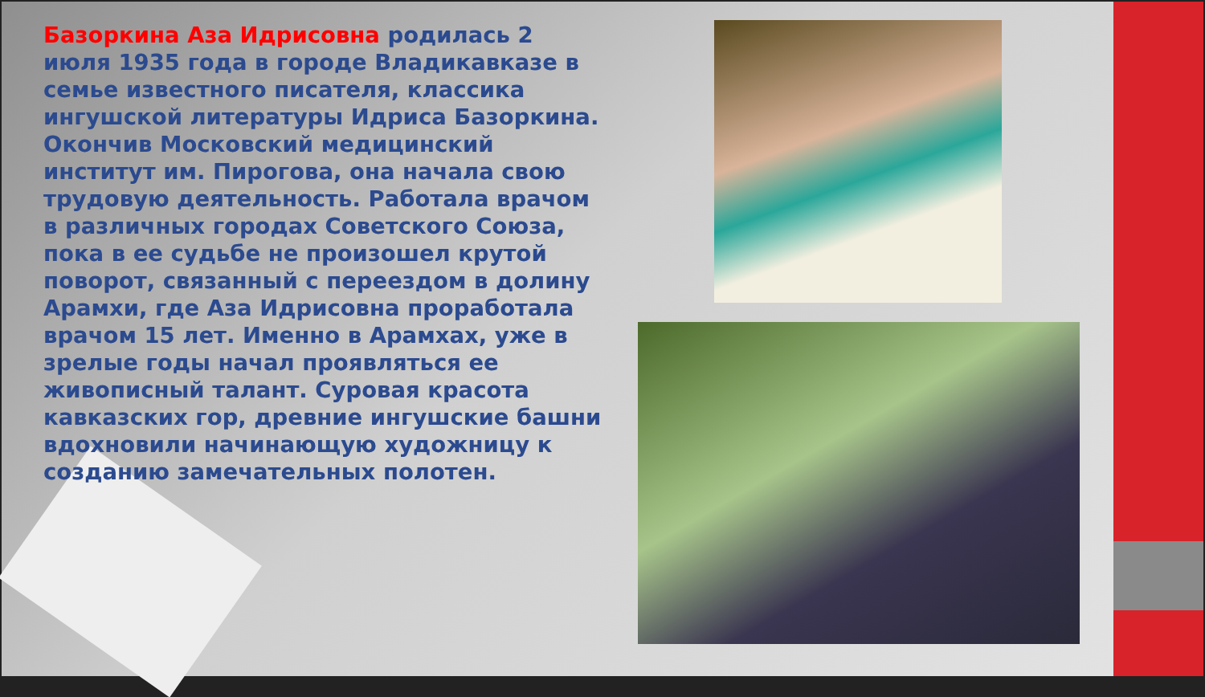Базоркина Аза Идрисовна родилась 2 июля 1935 года в городе Владикавказе в семье известного писателя, классика ингушской литературы Идриса Базоркина. Окончив Московский медицинский институт им. Пирогова, она начала свою трудовую деятельность. Работала врачом в различных городах Советского Союза, пока в ее судьбе не произошел крутой поворот, связанный с переездом в долину Арамхи, где Аза Идрисовна проработала врачом 15 лет. Именно в Арамхах, уже в зрелые годы начал проявляться ее живописный талант. Суровая красота кавказских гор, древние ингушские башни вдохновили начинающую художницу к созданию замечательных полотен.